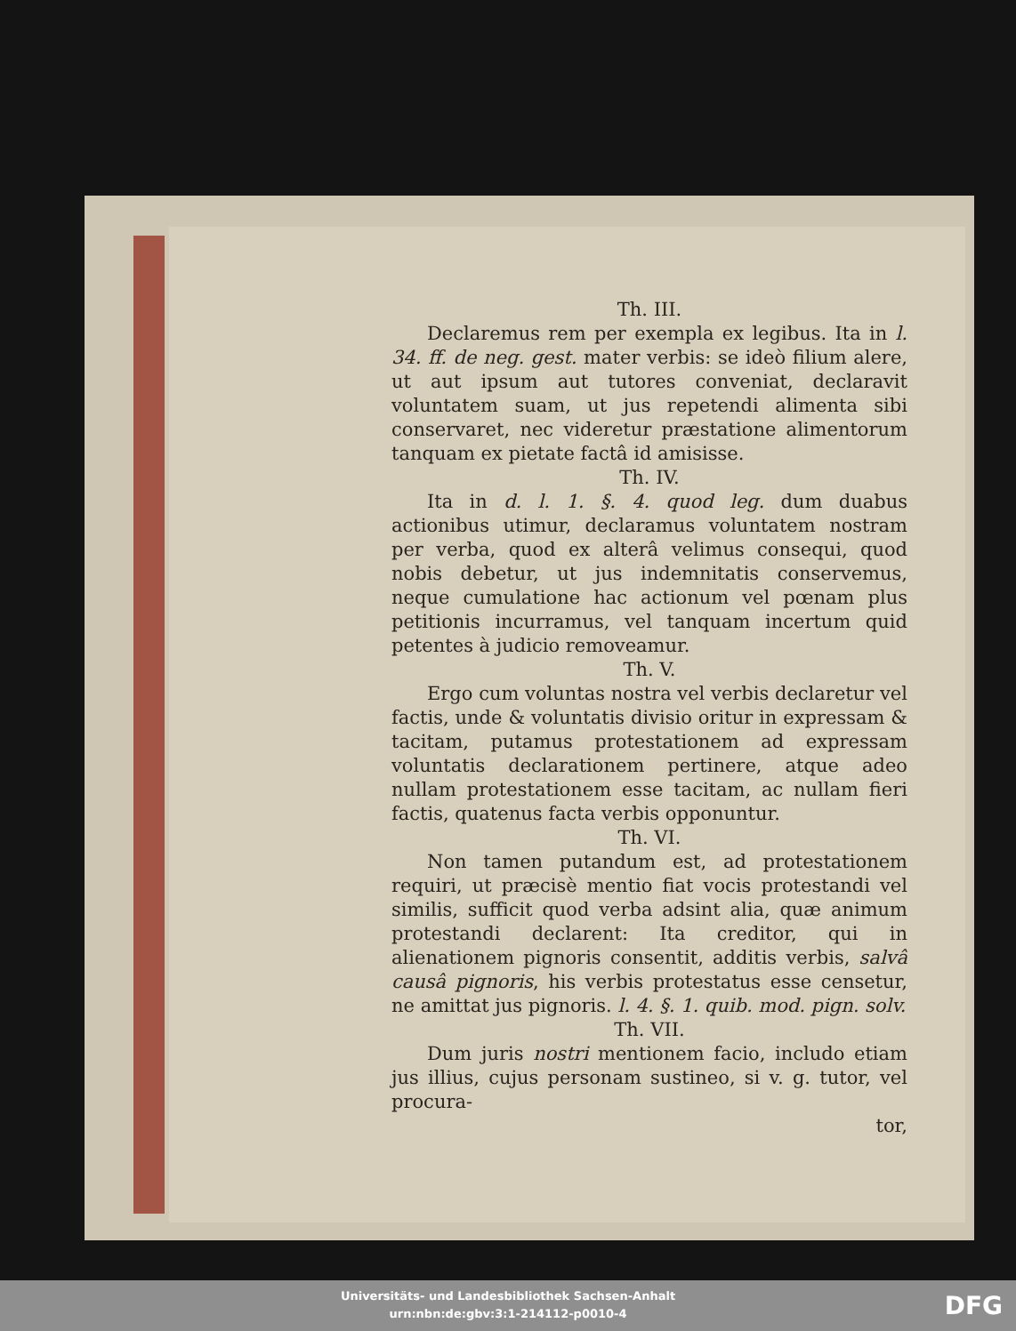Th. III.
Declaremus rem per exempla ex legibus. Ita in l. 34. ff. de neg. gest. mater verbis: se ideò filium alere, ut aut ipsum aut tutores conveniat, declaravit voluntatem suam, ut jus repetendi alimenta sibi conservaret, nec videretur præstatione alimentorum tanquam ex pietate factâ id amisisse.
Th. IV.
Ita in d. l. 1. §. 4. quod leg. dum duabus actionibus utimur, declaramus voluntatem nostram per verba, quod ex alterâ velimus consequi, quod nobis debetur, ut jus indemnitatis conservemus, neque cumulatione hac actionum vel pœnam plus petitionis incurramus, vel tanquam incertum quid petentes à judicio removeamur.
Th. V.
Ergo cum voluntas nostra vel verbis declaretur vel factis, unde & voluntatis divisio oritur in expressam & tacitam, putamus protestationem ad expressam voluntatis declarationem pertinere, atque adeo nullam protestationem esse tacitam, ac nullam fieri factis, quatenus facta verbis opponuntur.
Th. VI.
Non tamen putandum est, ad protestationem requiri, ut præcisè mentio fiat vocis protestandi vel similis, sufficit quod verba adsint alia, quæ animum protestandi declarent: Ita creditor, qui in alienationem pignoris consentit, additis verbis, salvâ causâ pignoris, his verbis protestatus esse censetur, ne amittat jus pignoris. l. 4. §. 1. quib. mod. pign. solv.
Th. VII.
Dum juris nostri mentionem facio, includo etiam jus illius, cujus personam sustineo, si v. g. tutor, vel procura-
tor,
Universitäts- und Landesbibliothek Sachsen-Anhalt
urn:nbn:de:gbv:3:1-214112-p0010-4
DFG